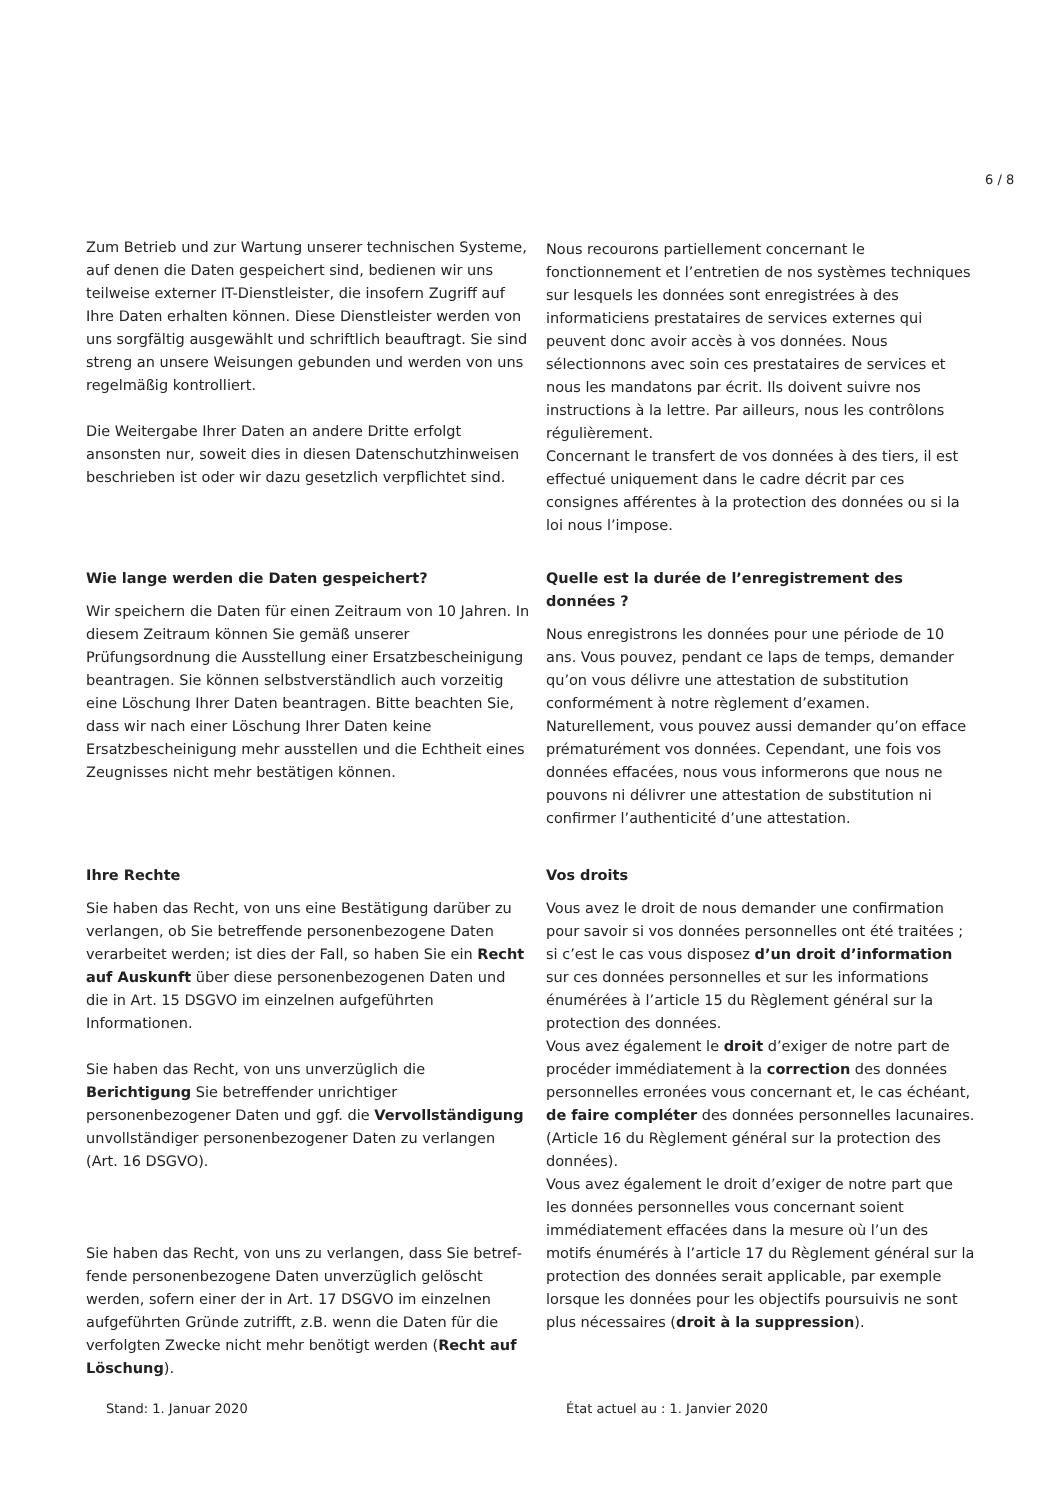6 / 8
Zum Betrieb und zur Wartung unserer technischen Systeme, auf denen die Daten gespeichert sind, bedienen wir uns teilweise externer IT-Dienstleister, die insofern Zugriff auf Ihre Daten erhalten können. Diese Dienstleister werden von uns sorgfältig ausgewählt und schriftlich beauftragt. Sie sind streng an unsere Weisungen gebunden und werden von uns regelmäßig kontrolliert.
Die Weitergabe Ihrer Daten an andere Dritte erfolgt ansonsten nur, soweit dies in diesen Datenschutzhinweisen beschrieben ist oder wir dazu gesetzlich verpflichtet sind.
Nous recourons partiellement concernant le fonctionnement et l’entretien de nos systèmes techniques sur lesquels les données sont enregistrées à des informaticiens prestataires de services externes qui peuvent donc avoir accès à vos données. Nous sélectionnons avec soin ces prestataires de services et nous les mandatons par écrit. Ils doivent suivre nos instructions à la lettre. Par ailleurs, nous les contrôlons régulièrement.
Concernant le transfert de vos données à des tiers, il est effectué uniquement dans le cadre décrit par ces consignes afférentes à la protection des données ou si la loi nous l’impose.
Wie lange werden die Daten gespeichert?
Wir speichern die Daten für einen Zeitraum von 10 Jahren. In diesem Zeitraum können Sie gemäß unserer Prüfungsordnung die Ausstellung einer Ersatzbescheinigung beantragen. Sie können selbstverständlich auch vorzeitig eine Löschung Ihrer Daten beantragen. Bitte beachten Sie, dass wir nach einer Löschung Ihrer Daten keine Ersatzbescheinigung mehr ausstellen und die Echtheit eines Zeugnisses nicht mehr bestätigen können.
Quelle est la durée de l’enregistrement des données ?
Nous enregistrons les données pour une période de 10 ans. Vous pouvez, pendant ce laps de temps, demander qu’on vous délivre une attestation de substitution conformément à notre règlement d’examen. Naturellement, vous pouvez aussi demander qu’on efface prématurément vos données. Cependant, une fois vos données effacées, nous vous informerons que nous ne pouvons ni délivrer une attestation de substitution ni confirmer l’authenticité d’une attestation.
Ihre Rechte
Sie haben das Recht, von uns eine Bestätigung darüber zu verlangen, ob Sie betreffende personenbezogene Daten verarbeitet werden; ist dies der Fall, so haben Sie ein Recht auf Auskunft über diese personenbezogenen Daten und die in Art. 15 DSGVO im einzelnen aufgeführten Informationen.
Sie haben das Recht, von uns unverzüglich die Berichtigung Sie betreffender unrichtiger personenbezogener Daten und ggf. die Vervollständigung unvollständiger personenbezoge­ner Daten zu verlangen (Art. 16 DSGVO).
Sie haben das Recht, von uns zu verlangen, dass Sie betref­fende personenbezogene Daten unverzüglich gelöscht werden, sofern einer der in Art. 17 DSGVO im einzelnen aufgeführten Gründe zutrifft, z.B. wenn die Daten für die verfolgten Zwecke nicht mehr benötigt werden (Recht auf Löschung).
Vos droits
Vous avez le droit de nous demander une confirmation pour savoir si vos données personnelles ont été traitées ; si c’est le cas vous disposez d’un droit d’information sur ces données personnelles et sur les informations énumérées à l’article 15 du Règlement général sur la protection des données.
Vous avez également le droit d’exiger de notre part de procéder immédiatement à la correction des données personnelles erronées vous concernant et, le cas échéant, de faire compléter des données personnelles lacunaires. (Article 16 du Règlement général sur la protection des données).
Vous avez également le droit d’exiger de notre part que les données personnelles vous concernant soient immédiatement effacées dans la mesure où l’un des motifs énumérés à l’article 17 du Règlement général sur la protection des données serait applicable, par exemple lorsque les données pour les objectifs poursuivis ne sont plus nécessaires (droit à la suppression).
Stand: 1. Januar 2020 État actuel au : 1. Janvier 2020